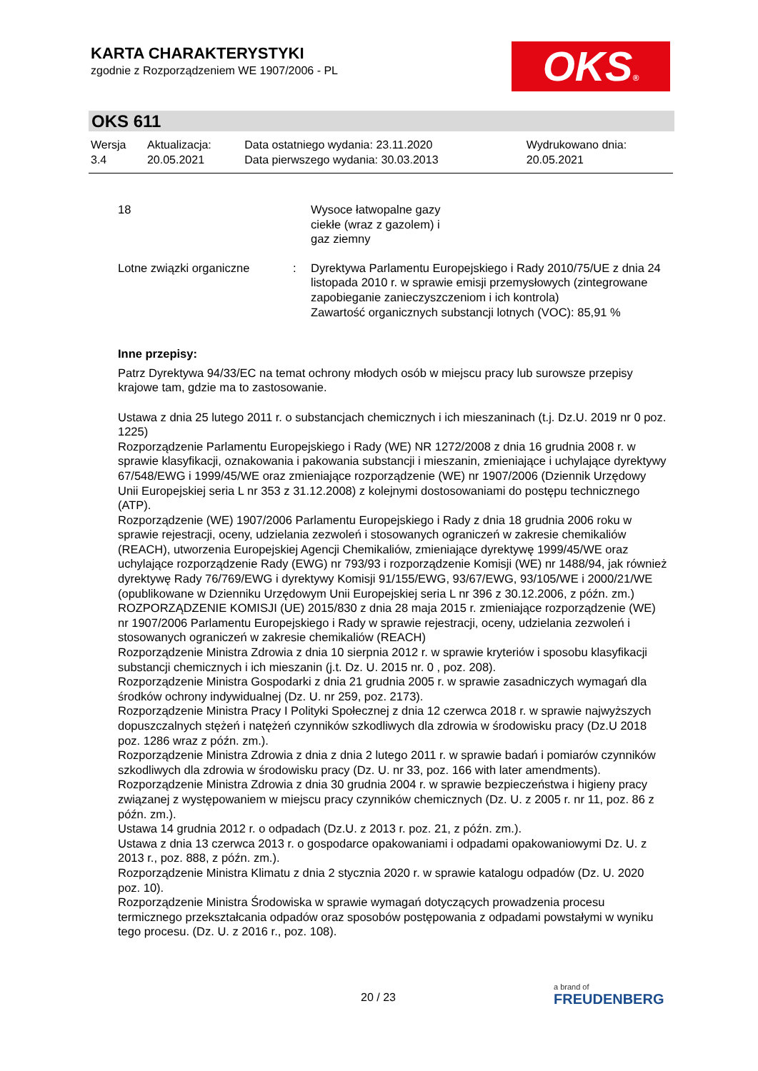KARTA CHARAKTERYSTYKI
zgodnie z Rozporządzeniem WE 1907/2006 - PL
OKS®
OKS 611
| Wersja 3.4 | Aktualizacja: 20.05.2021 | Data ostatniego wydania: 23.11.2020 Data pierwszego wydania: 30.03.2013 | Wydrukowano dnia: 20.05.2021 |
| 18 | | Wysoce łatwopalne gazy ciekłe (wraz z gazolem) i gaz ziemny |
| Lotne związki organiczne | : | Dyrektywa Parlamentu Europejskiego i Rady 2010/75/UE z dnia 24 listopada 2010 r. w sprawie emisji przemysłowych (zintegrowane zapobieganie zanieczyszczeniom i ich kontrola) Zawartość organicznych substancji lotnych (VOC): 85,91 % |
Inne przepisy:
Patrz Dyrektywa 94/33/EC na temat ochrony młodych osób w miejscu pracy lub surowsze przepisy krajowe tam, gdzie ma to zastosowanie.
Ustawa z dnia 25 lutego 2011 r. o substancjach chemicznych i ich mieszaninach (t.j. Dz.U. 2019 nr 0 poz. 1225)
Rozporządzenie Parlamentu Europejskiego i Rady (WE) NR 1272/2008 z dnia 16 grudnia 2008 r. w sprawie klasyfikacji, oznakowania i pakowania substancji i mieszanin, zmieniające i uchylające dyrektywy 67/548/EWG i 1999/45/WE oraz zmieniające rozporządzenie (WE) nr 1907/2006 (Dziennik Urzędowy Unii Europejskiej seria L nr 353 z 31.12.2008) z kolejnymi dostosowaniami do postępu technicznego (ATP).
Rozporządzenie (WE) 1907/2006 Parlamentu Europejskiego i Rady z dnia 18 grudnia 2006 roku w sprawie rejestracji, oceny, udzielania zezwoleń i stosowanych ograniczeń w zakresie chemikaliów (REACH), utworzenia Europejskiej Agencji Chemikaliów, zmieniające dyrektywę 1999/45/WE oraz uchylające rozporządzenie Rady (EWG) nr 793/93 i rozporządzenie Komisji (WE) nr 1488/94, jak również dyrektywę Rady 76/769/EWG i dyrektywy Komisji 91/155/EWG, 93/67/EWG, 93/105/WE i 2000/21/WE (opublikowane w Dzienniku Urzędowym Unii Europejskiej seria L nr 396 z 30.12.2006, z późn. zm.)
ROZPORZĄDZENIE KOMISJI (UE) 2015/830 z dnia 28 maja 2015 r. zmieniające rozporządzenie (WE) nr 1907/2006 Parlamentu Europejskiego i Rady w sprawie rejestracji, oceny, udzielania zezwoleń i stosowanych ograniczeń w zakresie chemikaliów (REACH)
Rozporządzenie Ministra Zdrowia z dnia 10 sierpnia 2012 r. w sprawie kryteriów i sposobu klasyfikacji substancji chemicznych i ich mieszanin (j.t. Dz. U. 2015 nr. 0 , poz. 208).
Rozporządzenie Ministra Gospodarki z dnia 21 grudnia 2005 r. w sprawie zasadniczych wymagań dla środków ochrony indywidualnej (Dz. U. nr 259, poz. 2173).
Rozporządzenie Ministra Pracy I Polityki Społecznej z dnia 12 czerwca 2018 r. w sprawie najwyższych dopuszczalnych stężeń i natężeń czynników szkodliwych dla zdrowia w środowisku pracy (Dz.U 2018 poz. 1286 wraz z późn. zm.).
Rozporządzenie Ministra Zdrowia z dnia z dnia 2 lutego 2011 r. w sprawie badań i pomiarów czynników szkodliwych dla zdrowia w środowisku pracy (Dz. U. nr 33, poz. 166 with later amendments).
Rozporządzenie Ministra Zdrowia z dnia 30 grudnia 2004 r. w sprawie bezpieczeństwa i higieny pracy związanej z występowaniem w miejscu pracy czynników chemicznych (Dz. U. z 2005 r. nr 11, poz. 86 z późn. zm.).
Ustawa 14 grudnia 2012 r. o odpadach (Dz.U. z 2013 r. poz. 21, z późn. zm.).
Ustawa z dnia 13 czerwca 2013 r. o gospodarce opakowaniami i odpadami opakowaniowymi Dz. U. z 2013 r., poz. 888, z późn. zm.).
Rozporządzenie Ministra Klimatu z dnia 2 stycznia 2020 r. w sprawie katalogu odpadów (Dz. U. 2020 poz. 10).
Rozporządzenie Ministra Środowiska w sprawie wymagań dotyczących prowadzenia procesu termicznego przekształcania odpadów oraz sposobów postępowania z odpadami powstałymi w wyniku tego procesu. (Dz. U. z 2016 r., poz. 108).
20 / 23
a brand of
FREUDENBERG